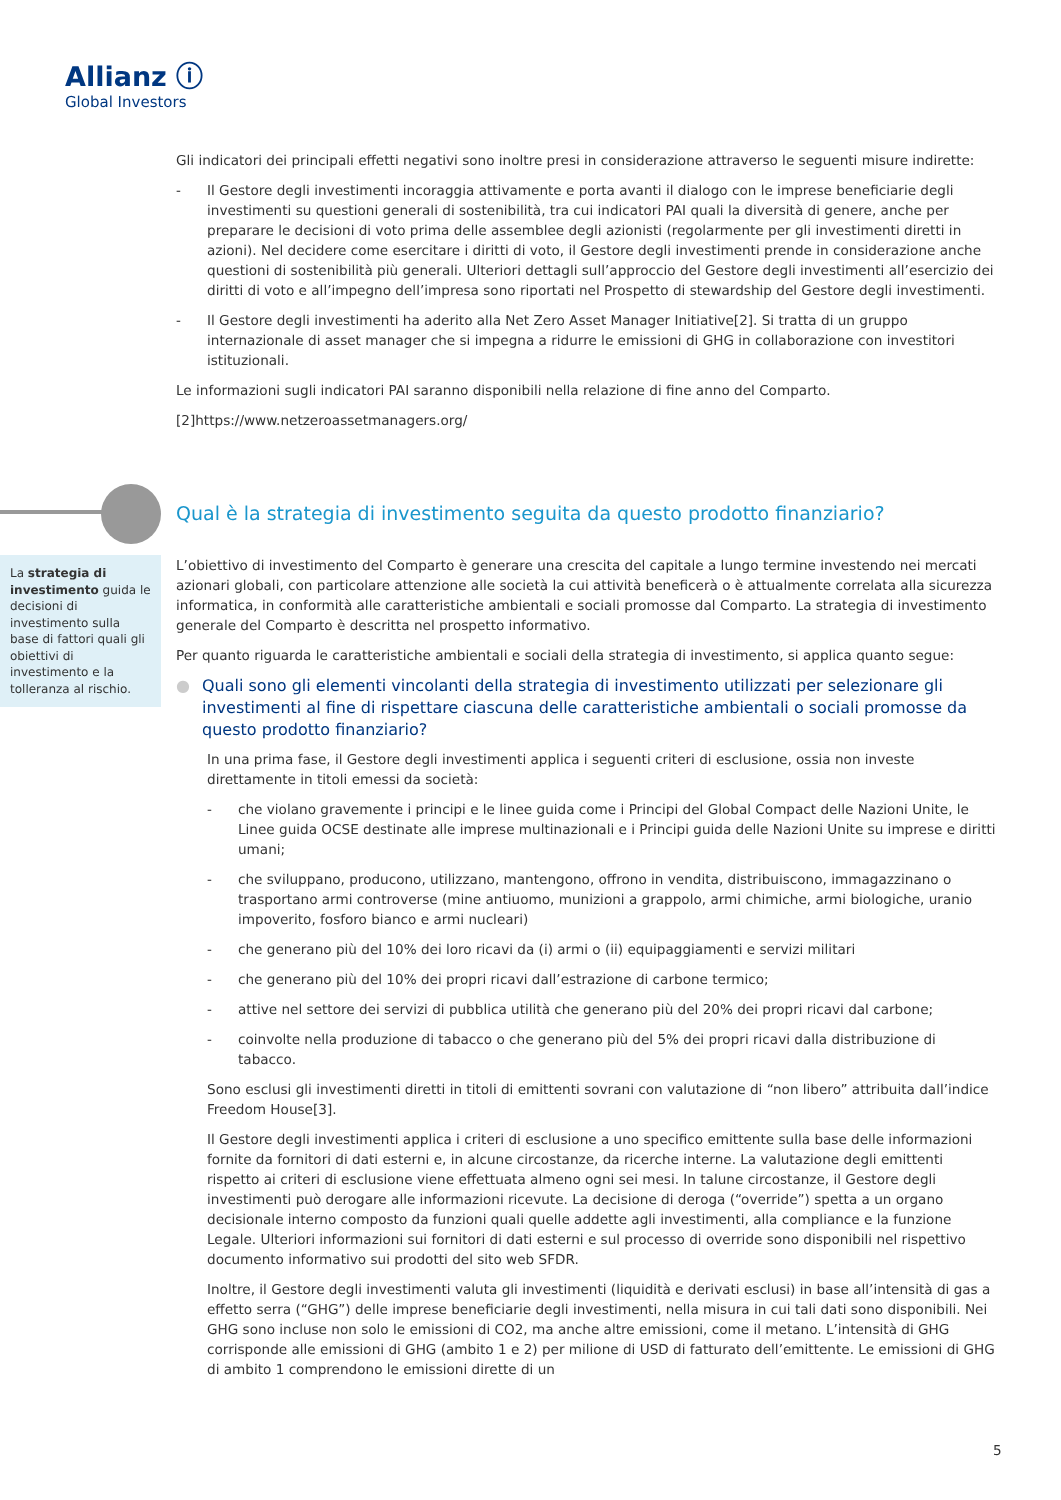Allianz ⓘ
Global Investors
Gli indicatori dei principali effetti negativi sono inoltre presi in considerazione attraverso le seguenti misure indirette:
- Il Gestore degli investimenti incoraggia attivamente e porta avanti il dialogo con le imprese beneficiarie degli investimenti su questioni generali di sostenibilità, tra cui indicatori PAI quali la diversità di genere, anche per preparare le decisioni di voto prima delle assemblee degli azionisti (regolarmente per gli investimenti diretti in azioni). Nel decidere come esercitare i diritti di voto, il Gestore degli investimenti prende in considerazione anche questioni di sostenibilità più generali. Ulteriori dettagli sull’approccio del Gestore degli investimenti all’esercizio dei diritti di voto e all’impegno dell’impresa sono riportati nel Prospetto di stewardship del Gestore degli investimenti.
- Il Gestore degli investimenti ha aderito alla Net Zero Asset Manager Initiative[2]. Si tratta di un gruppo internazionale di asset manager che si impegna a ridurre le emissioni di GHG in collaborazione con investitori istituzionali.
Le informazioni sugli indicatori PAI saranno disponibili nella relazione di fine anno del Comparto.
[2]https://www.netzeroassetmanagers.org/
Qual è la strategia di investimento seguita da questo prodotto finanziario?
La strategia di investimento guida le decisioni di investimento sulla base di fattori quali gli obiettivi di investimento e la tolleranza al rischio.
L’obiettivo di investimento del Comparto è generare una crescita del capitale a lungo termine investendo nei mercati azionari globali, con particolare attenzione alle società la cui attività beneficerà o è attualmente correlata alla sicurezza informatica, in conformità alle caratteristiche ambientali e sociali promosse dal Comparto. La strategia di investimento generale del Comparto è descritta nel prospetto informativo.
Per quanto riguarda le caratteristiche ambientali e sociali della strategia di investimento, si applica quanto segue:
● Quali sono gli elementi vincolanti della strategia di investimento utilizzati per selezionare gli investimenti al fine di rispettare ciascuna delle caratteristiche ambientali o sociali promosse da questo prodotto finanziario?
In una prima fase, il Gestore degli investimenti applica i seguenti criteri di esclusione, ossia non investe direttamente in titoli emessi da società:
- che violano gravemente i principi e le linee guida come i Principi del Global Compact delle Nazioni Unite, le Linee guida OCSE destinate alle imprese multinazionali e i Principi guida delle Nazioni Unite su imprese e diritti umani;
- che sviluppano, producono, utilizzano, mantengono, offrono in vendita, distribuiscono, immagazzinano o trasportano armi controverse (mine antiuomo, munizioni a grappolo, armi chimiche, armi biologiche, uranio impoverito, fosforo bianco e armi nucleari)
- che generano più del 10% dei loro ricavi da (i) armi o (ii) equipaggiamenti e servizi militari
- che generano più del 10% dei propri ricavi dall’estrazione di carbone termico;
- attive nel settore dei servizi di pubblica utilità che generano più del 20% dei propri ricavi dal carbone;
- coinvolte nella produzione di tabacco o che generano più del 5% dei propri ricavi dalla distribuzione di tabacco.
Sono esclusi gli investimenti diretti in titoli di emittenti sovrani con valutazione di “non libero” attribuita dall’indice Freedom House[3].
Il Gestore degli investimenti applica i criteri di esclusione a uno specifico emittente sulla base delle informazioni fornite da fornitori di dati esterni e, in alcune circostanze, da ricerche interne. La valutazione degli emittenti rispetto ai criteri di esclusione viene effettuata almeno ogni sei mesi. In talune circostanze, il Gestore degli investimenti può derogare alle informazioni ricevute. La decisione di deroga (“override”) spetta a un organo decisionale interno composto da funzioni quali quelle addette agli investimenti, alla compliance e la funzione Legale. Ulteriori informazioni sui fornitori di dati esterni e sul processo di override sono disponibili nel rispettivo documento informativo sui prodotti del sito web SFDR.
Inoltre, il Gestore degli investimenti valuta gli investimenti (liquidità e derivati esclusi) in base all’intensità di gas a effetto serra (“GHG”) delle imprese beneficiarie degli investimenti, nella misura in cui tali dati sono disponibili. Nei GHG sono incluse non solo le emissioni di CO2, ma anche altre emissioni, come il metano. L’intensità di GHG corrisponde alle emissioni di GHG (ambito 1 e 2) per milione di USD di fatturato dell’emittente. Le emissioni di GHG di ambito 1 comprendono le emissioni dirette di un
5